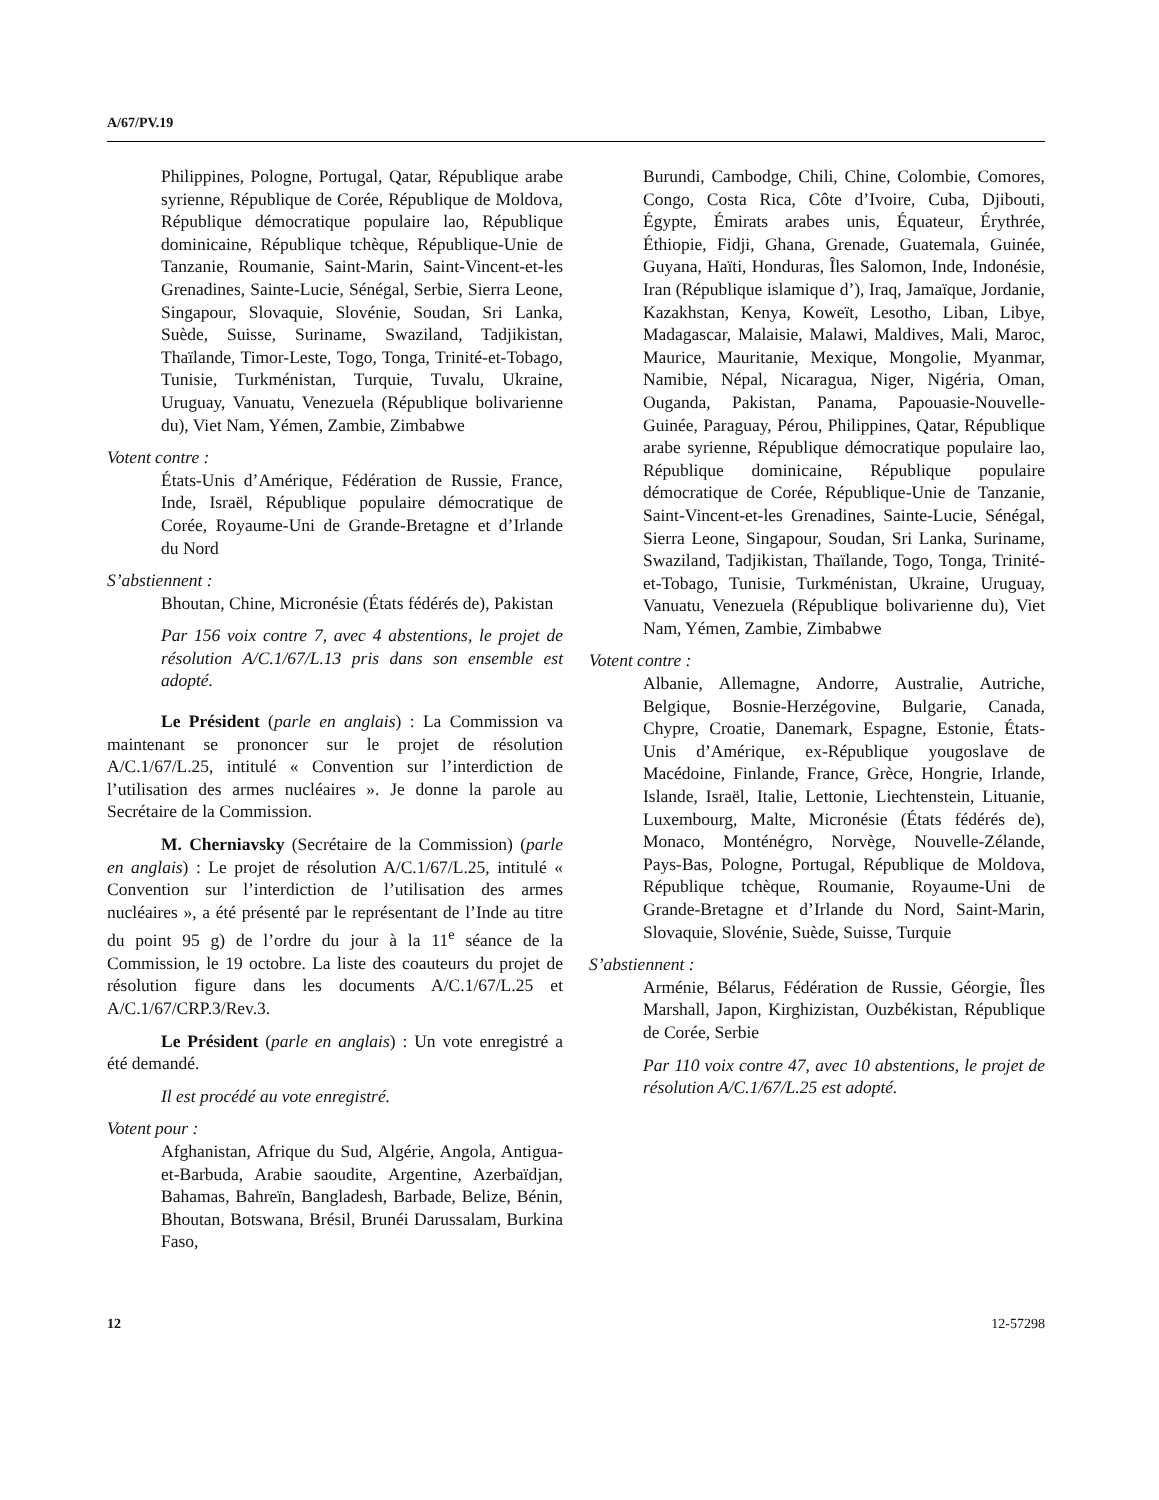A/67/PV.19
Philippines, Pologne, Portugal, Qatar, République arabe syrienne, République de Corée, République de Moldova, République démocratique populaire lao, République dominicaine, République tchèque, République-Unie de Tanzanie, Roumanie, Saint-Marin, Saint-Vincent-et-les Grenadines, Sainte-Lucie, Sénégal, Serbie, Sierra Leone, Singapour, Slovaquie, Slovénie, Soudan, Sri Lanka, Suède, Suisse, Suriname, Swaziland, Tadjikistan, Thaïlande, Timor-Leste, Togo, Tonga, Trinité-et-Tobago, Tunisie, Turkménistan, Turquie, Tuvalu, Ukraine, Uruguay, Vanuatu, Venezuela (République bolivarienne du), Viet Nam, Yémen, Zambie, Zimbabwe
Votent contre :
États-Unis d’Amérique, Fédération de Russie, France, Inde, Israël, République populaire démocratique de Corée, Royaume-Uni de Grande-Bretagne et d’Irlande du Nord
S’abstiennent :
Bhoutan, Chine, Micronésie (États fédérés de), Pakistan
Par 156 voix contre 7, avec 4 abstentions, le projet de résolution A/C.1/67/L.13 pris dans son ensemble est adopté.
Le Président (parle en anglais) : La Commission va maintenant se prononcer sur le projet de résolution A/C.1/67/L.25, intitulé « Convention sur l’interdiction de l’utilisation des armes nucléaires ». Je donne la parole au Secrétaire de la Commission.
M. Cherniavsky (Secrétaire de la Commission) (parle en anglais) : Le projet de résolution A/C.1/67/L.25, intitulé « Convention sur l’interdiction de l’utilisation des armes nucléaires », a été présenté par le représentant de l’Inde au titre du point 95 g) de l’ordre du jour à la 11<sup>e</sup> séance de la Commission, le 19 octobre. La liste des coauteurs du projet de résolution figure dans les documents A/C.1/67/L.25 et A/C.1/67/CRP.3/Rev.3.
Le Président (parle en anglais) : Un vote enregistré a été demandé.
Il est procédé au vote enregistré.
Votent pour :
Afghanistan, Afrique du Sud, Algérie, Angola, Antigua-et-Barbuda, Arabie saoudite, Argentine, Azerbaïdjan, Bahamas, Bahreïn, Bangladesh, Barbade, Belize, Bénin, Bhoutan, Botswana, Brésil, Brunéi Darussalam, Burkina Faso,
Burundi, Cambodge, Chili, Chine, Colombie, Comores, Congo, Costa Rica, Côte d’Ivoire, Cuba, Djibouti, Égypte, Émirats arabes unis, Équateur, Érythrée, Éthiopie, Fidji, Ghana, Grenade, Guatemala, Guinée, Guyana, Haïti, Honduras, Îles Salomon, Inde, Indonésie, Iran (République islamique d’), Iraq, Jamaïque, Jordanie, Kazakhstan, Kenya, Koweït, Lesotho, Liban, Libye, Madagascar, Malaisie, Malawi, Maldives, Mali, Maroc, Maurice, Mauritanie, Mexique, Mongolie, Myanmar, Namibie, Népal, Nicaragua, Niger, Nigéria, Oman, Ouganda, Pakistan, Panama, Papouasie-Nouvelle-Guinée, Paraguay, Pérou, Philippines, Qatar, République arabe syrienne, République démocratique populaire lao, République dominicaine, République populaire démocratique de Corée, République-Unie de Tanzanie, Saint-Vincent-et-les Grenadines, Sainte-Lucie, Sénégal, Sierra Leone, Singapour, Soudan, Sri Lanka, Suriname, Swaziland, Tadjikistan, Thaïlande, Togo, Tonga, Trinité-et-Tobago, Tunisie, Turkménistan, Ukraine, Uruguay, Vanuatu, Venezuela (République bolivarienne du), Viet Nam, Yémen, Zambie, Zimbabwe
Votent contre :
Albanie, Allemagne, Andorre, Australie, Autriche, Belgique, Bosnie-Herzégovine, Bulgarie, Canada, Chypre, Croatie, Danemark, Espagne, Estonie, États-Unis d’Amérique, ex-République yougoslave de Macédoine, Finlande, France, Grèce, Hongrie, Irlande, Islande, Israël, Italie, Lettonie, Liechtenstein, Lituanie, Luxembourg, Malte, Micronésie (États fédérés de), Monaco, Monténégro, Norvège, Nouvelle-Zélande, Pays-Bas, Pologne, Portugal, République de Moldova, République tchèque, Roumanie, Royaume-Uni de Grande-Bretagne et d’Irlande du Nord, Saint-Marin, Slovaquie, Slovénie, Suède, Suisse, Turquie
S’abstiennent :
Arménie, Bélarus, Fédération de Russie, Géorgie, Îles Marshall, Japon, Kirghizistan, Ouzbékistan, République de Corée, Serbie
Par 110 voix contre 47, avec 10 abstentions, le projet de résolution A/C.1/67/L.25 est adopté.
12 12-57298